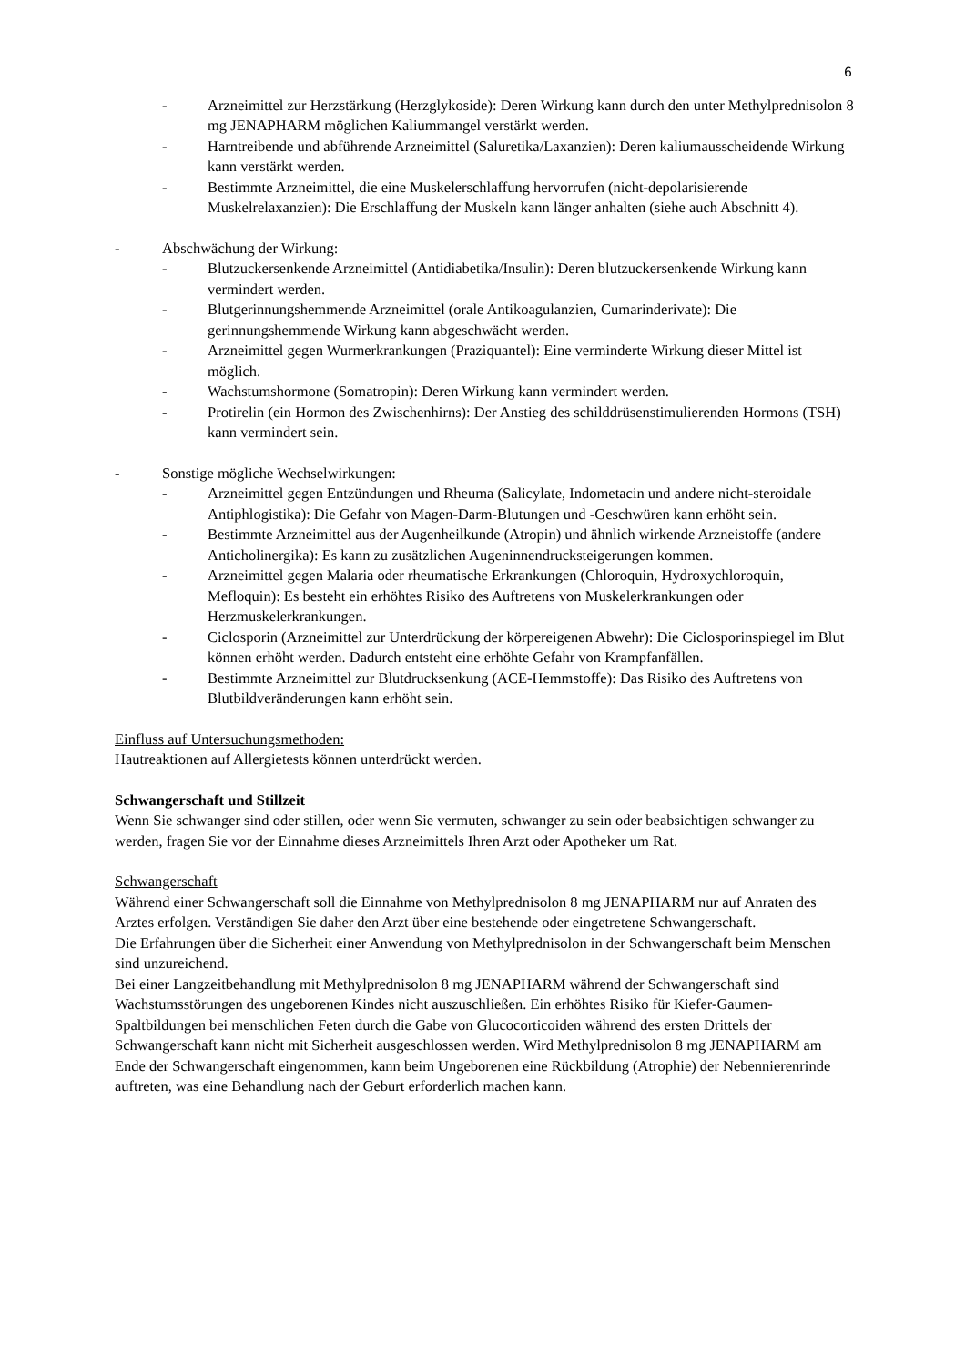6
- Arzneimittel zur Herzstärkung (Herzglykoside): Deren Wirkung kann durch den unter Methylprednisolon 8 mg JENAPHARM möglichen Kaliummangel verstärkt werden.
- Harntreibende und abführende Arzneimittel (Saluretika/Laxanzien): Deren kaliumausscheidende Wirkung kann verstärkt werden.
- Bestimmte Arzneimittel, die eine Muskelerschlaffung hervorrufen (nicht-depolarisierende Muskelrelaxanzien): Die Erschlaffung der Muskeln kann länger anhalten (siehe auch Abschnitt 4).
- Abschwächung der Wirkung:
- Blutzuckersenkende Arzneimittel (Antidiabetika/Insulin): Deren blutzuckersenkende Wirkung kann vermindert werden.
- Blutgerinnungshemmende Arzneimittel (orale Antikoagulanzien, Cumarinderivate): Die gerinnungshemmende Wirkung kann abgeschwächt werden.
- Arzneimittel gegen Wurmerkrankungen (Praziquantel): Eine verminderte Wirkung dieser Mittel ist möglich.
- Wachstumshormone (Somatropin): Deren Wirkung kann vermindert werden.
- Protirelin (ein Hormon des Zwischenhirns): Der Anstieg des schilddrüsenstimulierenden Hormons (TSH) kann vermindert sein.
- Sonstige mögliche Wechselwirkungen:
- Arzneimittel gegen Entzündungen und Rheuma (Salicylate, Indometacin und andere nicht-steroidale Antiphlogistika): Die Gefahr von Magen-Darm-Blutungen und -Geschwüren kann erhöht sein.
- Bestimmte Arzneimittel aus der Augenheilkunde (Atropin) und ähnlich wirkende Arzneistoffe (andere Anticholinergika): Es kann zu zusätzlichen Augeninnendrucksteigerungen kommen.
- Arzneimittel gegen Malaria oder rheumatische Erkrankungen (Chloroquin, Hydroxychloroquin, Mefloquin): Es besteht ein erhöhtes Risiko des Auftretens von Muskelerkrankungen oder Herzmuskelerkrankungen.
- Ciclosporin (Arzneimittel zur Unterdrückung der körpereigenen Abwehr): Die Ciclosporinspiegel im Blut können erhöht werden. Dadurch entsteht eine erhöhte Gefahr von Krampfanfällen.
- Bestimmte Arzneimittel zur Blutdrucksenkung (ACE-Hemmstoffe): Das Risiko des Auftretens von Blutbildveränderungen kann erhöht sein.
Einfluss auf Untersuchungsmethoden:
Hautreaktionen auf Allergietests können unterdrückt werden.
Schwangerschaft und Stillzeit
Wenn Sie schwanger sind oder stillen, oder wenn Sie vermuten, schwanger zu sein oder beabsichtigen schwanger zu werden, fragen Sie vor der Einnahme dieses Arzneimittels Ihren Arzt oder Apotheker um Rat.
Schwangerschaft
Während einer Schwangerschaft soll die Einnahme von Methylprednisolon 8 mg JENAPHARM nur auf Anraten des Arztes erfolgen. Verständigen Sie daher den Arzt über eine bestehende oder eingetretene Schwangerschaft.
Die Erfahrungen über die Sicherheit einer Anwendung von Methylprednisolon in der Schwangerschaft beim Menschen sind unzureichend.
Bei einer Langzeitbehandlung mit Methylprednisolon 8 mg JENAPHARM während der Schwangerschaft sind Wachstumsstörungen des ungeborenen Kindes nicht auszuschließen. Ein erhöhtes Risiko für Kiefer-Gaumen-Spaltbildungen bei menschlichen Feten durch die Gabe von Glucocorticoiden während des ersten Drittels der Schwangerschaft kann nicht mit Sicherheit ausgeschlossen werden. Wird Methylprednisolon 8 mg JENAPHARM am Ende der Schwangerschaft eingenommen, kann beim Ungeborenen eine Rückbildung (Atrophie) der Nebennierenrinde auftreten, was eine Behandlung nach der Geburt erforderlich machen kann.